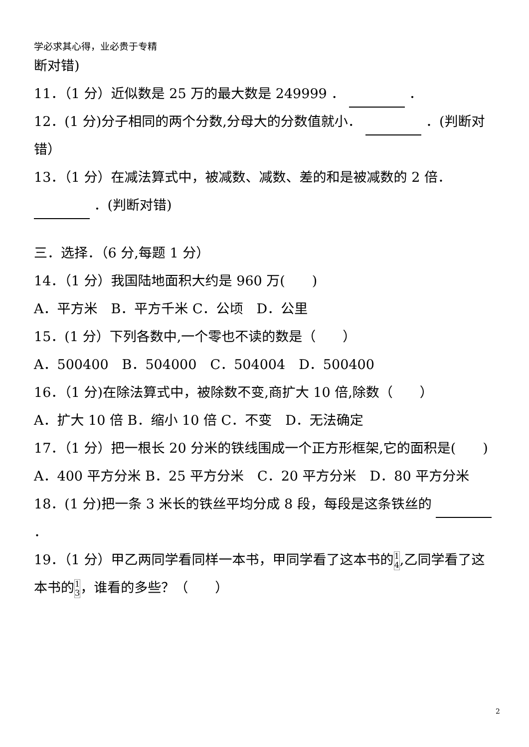学必求其心得，业必贵于专精
断对错)
11．（1 分）近似数是 25 万的最大数是 249999 ． ．
12．(1 分)分子相同的两个分数,分母大的分数值就小． ．(判断对错）
13．（1 分）在减法算式中，被减数、减数、差的和是被减数的 2 倍． ．(判断对错)
三．选择．（6 分,每题 1 分）
14．（1 分）我国陆地面积大约是 960 万(　　)
A．平方米　B．平方千米 C．公顷　D．公里
15．(1 分）下列各数中,一个零也不读的数是（　　）
A．500400　B．504000　C．504004　D．500400
16．（1 分)在除法算式中，被除数不变,商扩大 10 倍,除数（　　）
A．扩大 10 倍 B．缩小 10 倍 C．不变　D．无法确定
17．（1 分）把一根长 20 分米的铁线围成一个正方形框架,它的面积是(　　)
A．400 平方分米 B．25 平方分米　C．20 平方分米　D．80 平方分米
18．(1 分)把一条 3 米长的铁丝平均分成 8 段，每段是这条铁丝的 ．
19．（1 分）甲乙两同学看同样一本书，甲同学看了这本书的1 4,乙同学看了这本书的1 3，谁看的多些？（　　）
2